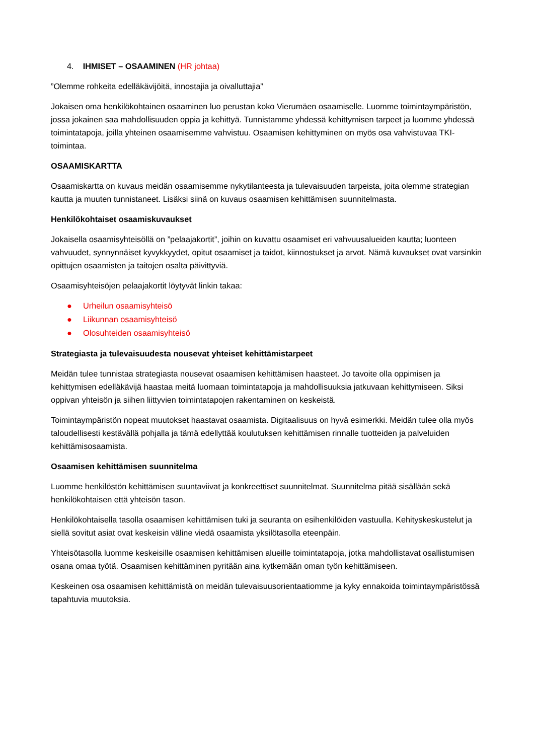4. IHMISET – OSAAMINEN (HR johtaa)
”Olemme rohkeita edelläkävijöitä, innostajia ja oivalluttajia”
Jokaisen oma henkilökohtainen osaaminen luo perustan koko Vierumäen osaamiselle. Luomme toimintaympäristön, jossa jokainen saa mahdollisuuden oppia ja kehittyä. Tunnistamme yhdessä kehittymisen tarpeet ja luomme yhdessä toimintatapoja, joilla yhteinen osaamisemme vahvistuu. Osaamisen kehittyminen on myös osa vahvistuvaa TKI-toimintaa.
OSAAMISKARTTA
Osaamiskartta on kuvaus meidän osaamisemme nykytilanteesta ja tulevaisuuden tarpeista, joita olemme strategian kautta ja muuten tunnistaneet. Lisäksi siinä on kuvaus osaamisen kehittämisen suunnitelmasta.
Henkilökohtaiset osaamiskuvaukset
Jokaisella osaamisyhteisöllä on ”pelaajakortit”, joihin on kuvattu osaamiset eri vahvuusalueiden kautta; luonteen vahvuudet, synnynnäiset kyvykkyydet, opitut osaamiset ja taidot, kiinnostukset ja arvot. Nämä kuvaukset ovat varsinkin opittujen osaamisten ja taitojen osalta päivittyviä.
Osaamisyhteisöjen pelaajakortit löytyvät linkin takaa:
● Urheilun osaamisyhteisö
● Liikunnan osaamisyhteisö
● Olosuhteiden osaamisyhteisö
Strategiasta ja tulevaisuudesta nousevat yhteiset kehittämistarpeet
Meidän tulee tunnistaa strategiasta nousevat osaamisen kehittämisen haasteet. Jo tavoite olla oppimisen ja kehittymisen edelläkävijä haastaa meitä luomaan toimintatapoja ja mahdollisuuksia jatkuvaan kehittymiseen. Siksi oppivan yhteisön ja siihen liittyvien toimintatapojen rakentaminen on keskeistä.
Toimintaympäristön nopeat muutokset haastavat osaamista. Digitaalisuus on hyvä esimerkki. Meidän tulee olla myös taloudellisesti kestävällä pohjalla ja tämä edellyttää koulutuksen kehittämisen rinnalle tuotteiden ja palveluiden kehittämisosaamista.
Osaamisen kehittämisen suunnitelma
Luomme henkilöstön kehittämisen suuntaviivat ja konkreettiset suunnitelmat. Suunnitelma pitää sisällään sekä henkilökohtaisen että yhteisön tason.
Henkilökohtaisella tasolla osaamisen kehittämisen tuki ja seuranta on esihenkilöiden vastuulla. Kehityskeskustelut ja siellä sovitut asiat ovat keskeisin väline viedä osaamista yksilötasolla eteenpäin.
Yhteisötasolla luomme keskeisille osaamisen kehittämisen alueille toimintatapoja, jotka mahdollistavat osallistumisen osana omaa työtä. Osaamisen kehittäminen pyritään aina kytkemään oman työn kehittämiseen.
Keskeinen osa osaamisen kehittämistä on meidän tulevaisuusorientaatiomme ja kyky ennakoida toimintaympäristössä tapahtuvia muutoksia.